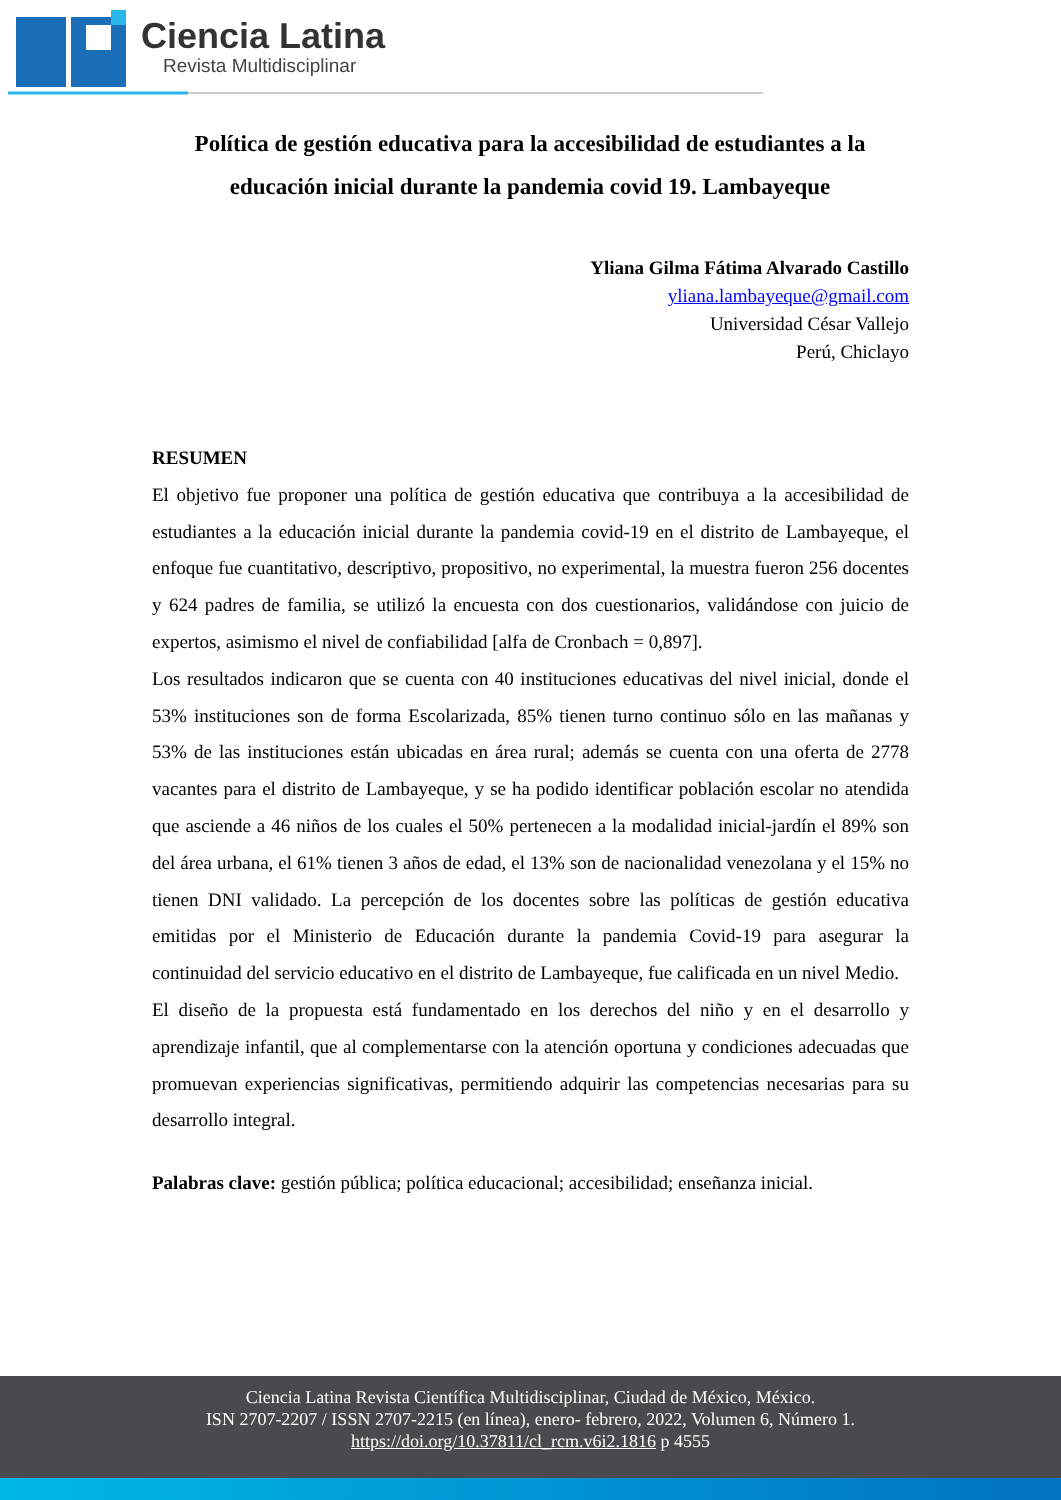Ciencia Latina
Revista Multidisciplinar
Política de gestión educativa para la accesibilidad de estudiantes a la educación inicial durante la pandemia covid 19. Lambayeque
Yliana Gilma Fátima Alvarado Castillo
yliana.lambayeque@gmail.com
Universidad César Vallejo
Perú, Chiclayo
RESUMEN
El objetivo fue proponer una política de gestión educativa que contribuya a la accesibilidad de estudiantes a la educación inicial durante la pandemia covid-19 en el distrito de Lambayeque, el enfoque fue cuantitativo, descriptivo, propositivo, no experimental, la muestra fueron 256 docentes y 624 padres de familia, se utilizó la encuesta con dos cuestionarios, validándose con juicio de expertos, asimismo el nivel de confiabilidad [alfa de Cronbach = 0,897].
Los resultados indicaron que se cuenta con 40 instituciones educativas del nivel inicial, donde el 53% instituciones son de forma Escolarizada, 85% tienen turno continuo sólo en las mañanas y 53% de las instituciones están ubicadas en área rural; además se cuenta con una oferta de 2778 vacantes para el distrito de Lambayeque, y se ha podido identificar población escolar no atendida que asciende a 46 niños de los cuales el 50% pertenecen a la modalidad inicial-jardín el 89% son del área urbana, el 61% tienen 3 años de edad, el 13% son de nacionalidad venezolana y el 15% no tienen DNI validado. La percepción de los docentes sobre las políticas de gestión educativa emitidas por el Ministerio de Educación durante la pandemia Covid-19 para asegurar la continuidad del servicio educativo en el distrito de Lambayeque, fue calificada en un nivel Medio.
El diseño de la propuesta está fundamentado en los derechos del niño y en el desarrollo y aprendizaje infantil, que al complementarse con la atención oportuna y condiciones adecuadas que promuevan experiencias significativas, permitiendo adquirir las competencias necesarias para su desarrollo integral.
Palabras clave: gestión pública; política educacional; accesibilidad; enseñanza inicial.
Ciencia Latina Revista Científica Multidisciplinar, Ciudad de México, México.
ISN 2707-2207 / ISSN 2707-2215 (en línea), enero- febrero, 2022, Volumen 6, Número 1.
https://doi.org/10.37811/cl_rcm.v6i2.1816 p 4555